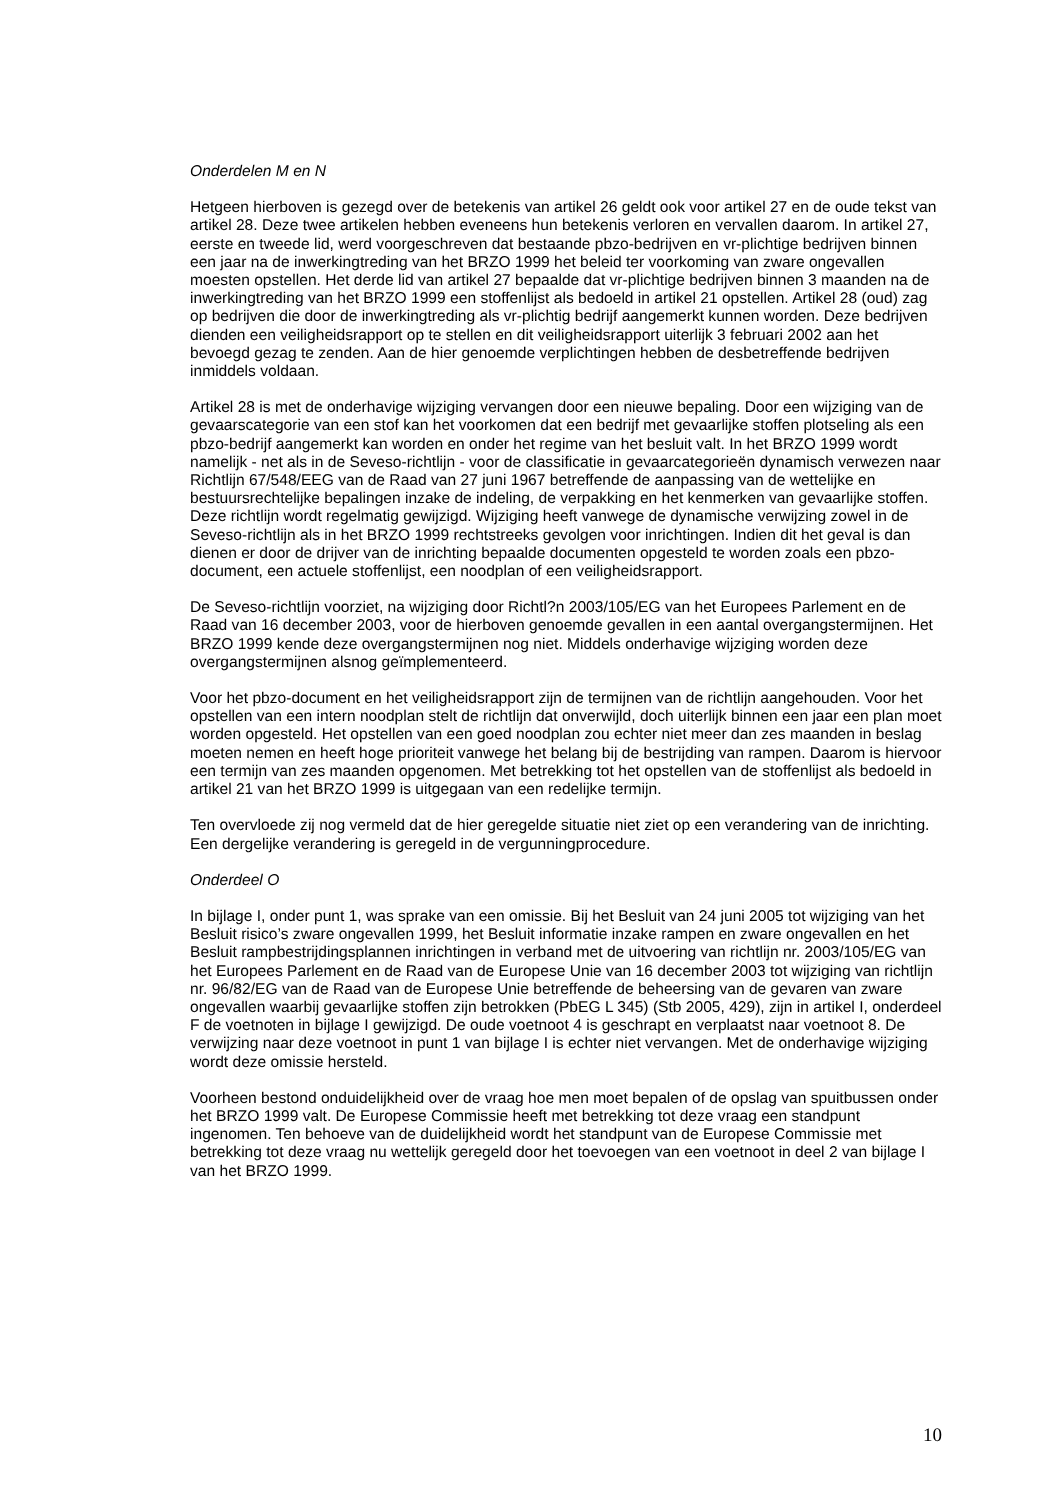Onderdelen M en N
Hetgeen hierboven is gezegd over de betekenis van artikel 26 geldt ook voor artikel 27 en de oude tekst van artikel 28. Deze twee artikelen hebben eveneens hun betekenis verloren en vervallen daarom. In artikel 27, eerste en tweede lid, werd voorgeschreven dat bestaande pbzo-bedrijven en vr-plichtige bedrijven binnen een jaar na de inwerkingtreding van het BRZO 1999 het beleid ter voorkoming van zware ongevallen moesten opstellen. Het derde lid van artikel 27 bepaalde dat vr-plichtige bedrijven binnen 3 maanden na de inwerkingtreding van het BRZO 1999 een stoffenlijst als bedoeld in artikel 21 opstellen. Artikel 28 (oud) zag op bedrijven die door de inwerkingtreding als vr-plichtig bedrijf aangemerkt kunnen worden. Deze bedrijven dienden een veiligheidsrapport op te stellen en dit veiligheidsrapport uiterlijk 3 februari 2002 aan het bevoegd gezag te zenden. Aan de hier genoemde verplichtingen hebben de desbetreffende bedrijven inmiddels voldaan.
Artikel 28 is met de onderhavige wijziging vervangen door een nieuwe bepaling. Door een wijziging van de gevaarscategorie van een stof kan het voorkomen dat een bedrijf met gevaarlijke stoffen plotseling als een pbzo-bedrijf aangemerkt kan worden en onder het regime van het besluit valt. In het BRZO 1999 wordt namelijk - net als in de Seveso-richtlijn - voor de classificatie in gevaarcategorieën dynamisch verwezen naar Richtlijn 67/548/EEG van de Raad van 27 juni 1967 betreffende de aanpassing van de wettelijke en bestuursrechtelijke bepalingen inzake de indeling, de verpakking en het kenmerken van gevaarlijke stoffen. Deze richtlijn wordt regelmatig gewijzigd. Wijziging heeft vanwege de dynamische verwijzing zowel in de Seveso-richtlijn als in het BRZO 1999 rechtstreeks gevolgen voor inrichtingen. Indien dit het geval is dan dienen er door de drijver van de inrichting bepaalde documenten opgesteld te worden zoals een pbzo-document, een actuele stoffenlijst, een noodplan of een veiligheidsrapport.
De Seveso-richtlijn voorziet, na wijziging door Richtl?n 2003/105/EG van het Europees Parlement en de Raad van 16 december 2003, voor de hierboven genoemde gevallen in een aantal overgangstermijnen. Het BRZO 1999 kende deze overgangstermijnen nog niet. Middels onderhavige wijziging worden deze overgangstermijnen alsnog geïmplementeerd.
Voor het pbzo-document en het veiligheidsrapport zijn de termijnen van de richtlijn aangehouden. Voor het opstellen van een intern noodplan stelt de richtlijn dat onverwijld, doch uiterlijk binnen een jaar een plan moet worden opgesteld. Het opstellen van een goed noodplan zou echter niet meer dan zes maanden in beslag moeten nemen en heeft hoge prioriteit vanwege het belang bij de bestrijding van rampen. Daarom is hiervoor een termijn van zes maanden opgenomen. Met betrekking tot het opstellen van de stoffenlijst als bedoeld in artikel 21 van het BRZO 1999 is uitgegaan van een redelijke termijn.
Ten overvloede zij nog vermeld dat de hier geregelde situatie niet ziet op een verandering van de inrichting. Een dergelijke verandering is geregeld in de vergunningprocedure.
Onderdeel O
In bijlage I, onder punt 1, was sprake van een omissie. Bij het Besluit van 24 juni 2005 tot wijziging van het Besluit risico’s zware ongevallen 1999, het Besluit informatie inzake rampen en zware ongevallen en het Besluit rampbestrijdingsplannen inrichtingen in verband met de uitvoering van richtlijn nr. 2003/105/EG van het Europees Parlement en de Raad van de Europese Unie van 16 december 2003 tot wijziging van richtlijn nr. 96/82/EG van de Raad van de Europese Unie betreffende de beheersing van de gevaren van zware ongevallen waarbij gevaarlijke stoffen zijn betrokken (PbEG L 345) (Stb 2005, 429), zijn in artikel I, onderdeel F de voetnoten in bijlage I gewijzigd. De oude voetnoot 4 is geschrapt en verplaatst naar voetnoot 8. De verwijzing naar deze voetnoot in punt 1 van bijlage I is echter niet vervangen. Met de onderhavige wijziging wordt deze omissie hersteld.
Voorheen bestond onduidelijkheid over de vraag hoe men moet bepalen of de opslag van spuitbussen onder het BRZO 1999 valt. De Europese Commissie heeft met betrekking tot deze vraag een standpunt ingenomen. Ten behoeve van de duidelijkheid wordt het standpunt van de Europese Commissie met betrekking tot deze vraag nu wettelijk geregeld door het toevoegen van een voetnoot in deel 2 van bijlage I van het BRZO 1999.
10